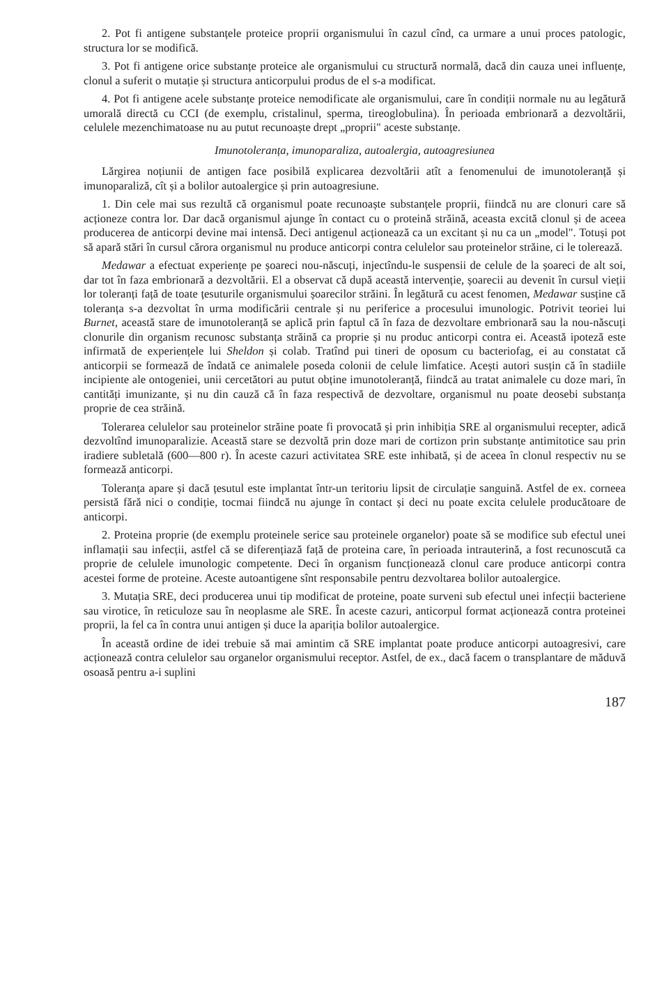2. Pot fi antigene substanțele proteice proprii organismului în cazul cînd, ca urmare a unui proces patologic, structura lor se modifică.
3. Pot fi antigene orice substanțe proteice ale organismului cu structură normală, dacă din cauza unei influențe, clonul a suferit o mutație și structura anticorpului produs de el s-a modificat.
4. Pot fi antigene acele substanțe proteice nemodificate ale organismului, care în condiții normale nu au legătură umorală directă cu CCI (de exemplu, cristalinul, sperma, tireoglobulina). În perioada embrionară a dezvoltării, celulele mezenchimatoase nu au putut recunoaște drept „proprii" aceste substanțe.
Imunotoleranța, imunoparaliza, autoalergia, autoagresiunea
Lărgirea noțiunii de antigen face posibilă explicarea dezvoltării atît a fenomenului de imunotoleranță și imunoparaliză, cît și a bolilor autoalergice și prin autoagresiune.
1. Din cele mai sus rezultă că organismul poate recunoaște substanțele proprii, fiindcă nu are clonuri care să acționeze contra lor. Dar dacă organismul ajunge în contact cu o proteină străină, aceasta excită clonul și de aceea producerea de anticorpi devine mai intensă. Deci antigenul acționează ca un excitant și nu ca un „model". Totuși pot să apară stări în cursul cărora organismul nu produce anticorpi contra celulelor sau proteinelor străine, ci le tolerează.
Medawar a efectuat experiențe pe șoareci nou-născuți, injectîndu-le suspensii de celule de la șoareci de alt soi, dar tot în faza embrionară a dezvoltării. El a observat că după această intervenție, șoarecii au devenit în cursul vieții lor toleranți față de toate țesuturile organismului șoarecilor străini. În legătură cu acest fenomen, Medawar susține că toleranța s-a dezvoltat în urma modificării centrale și nu periferice a procesului imunologic. Potrivit teoriei lui Burnet, această stare de imunotoleranță se aplică prin faptul că în faza de dezvoltare embrionară sau la nou-născuți clonurile din organism recunosc substanța străină ca proprie și nu produc anticorpi contra ei. Această ipoteză este infirmată de experiențele lui Sheldon și colab. Tratînd pui tineri de oposum cu bacteriofag, ei au constatat că anticorpii se formează de îndată ce animalele poseda colonii de celule limfatice. Acești autori susțin că în stadiile incipiente ale ontogeniei, unii cercetători au putut obține imunotoleranță, fiindcă au tratat animalele cu doze mari, în cantități imunizante, și nu din cauză că în faza respectivă de dezvoltare, organismul nu poate deosebi substanța proprie de cea străină.
Tolerarea celulelor sau proteinelor străine poate fi provocată și prin inhibiția SRE al organismului recepter, adică dezvoltînd imunoparalizie. Această stare se dezvoltă prin doze mari de cortizon prin substanțe antimitotice sau prin iradiere subletală (600—800 r). În aceste cazuri activitatea SRE este inhibată, și de aceea în clonul respectiv nu se formează anticorpi.
Toleranța apare și dacă țesutul este implantat într-un teritoriu lipsit de circulație sanguină. Astfel de ex. corneea persistă fără nici o condiție, tocmai fiindcă nu ajunge în contact și deci nu poate excita celulele producătoare de anticorpi.
2. Proteina proprie (de exemplu proteinele serice sau proteinele organelor) poate să se modifice sub efectul unei inflamații sau infecții, astfel că se diferențiază față de proteina care, în perioada intrauterină, a fost recunoscută ca proprie de celulele imunologic competente. Deci în organism funcționează clonul care produce anticorpi contra acestei forme de proteine. Aceste autoantigene sînt responsabile pentru dezvoltarea bolilor autoalergice.
3. Mutația SRE, deci producerea unui tip modificat de proteine, poate surveni sub efectul unei infecții bacteriene sau virotice, în reticuloze sau în neoplasme ale SRE. În aceste cazuri, anticorpul format acționează contra proteinei proprii, la fel ca în contra unui antigen și duce la apariția bolilor autoalergice.
În această ordine de idei trebuie să mai amintim că SRE implantat poate produce anticorpi autoagresivi, care acționează contra celulelor sau organelor organismului receptor. Astfel, de ex., dacă facem o transplantare de măduvă osoasă pentru a-i suplini
187